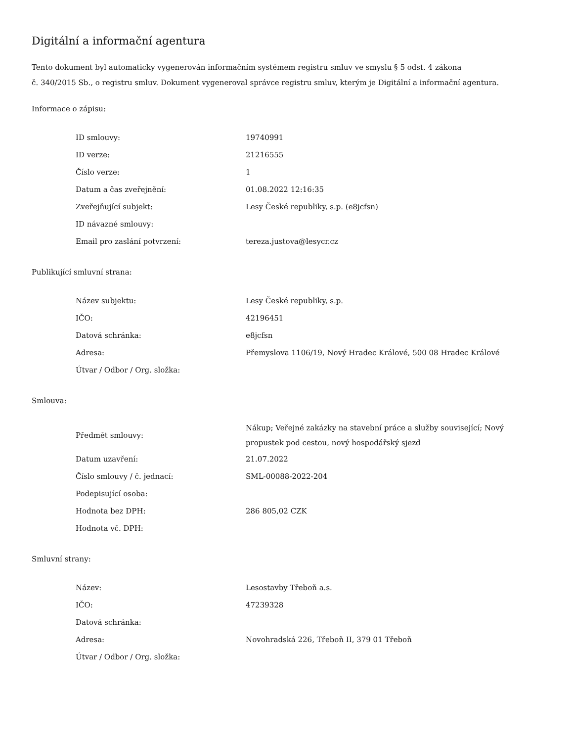Digitální a informační agentura
Tento dokument byl automaticky vygenerován informačním systémem registru smluv ve smyslu § 5 odst. 4 zákona
č. 340/2015 Sb., o registru smluv. Dokument vygeneroval správce registru smluv, kterým je Digitální a informační agentura.
Informace o zápisu:
| ID smlouvy: | 19740991 |
| ID verze: | 21216555 |
| Číslo verze: | 1 |
| Datum a čas zveřejnění: | 01.08.2022 12:16:35 |
| Zveřejňující subjekt: | Lesy České republiky, s.p. (e8jcfsn) |
| ID návazné smlouvy: | |
| Email pro zaslání potvrzení: | tereza.justova@lesycr.cz |
Publikující smluvní strana:
| Název subjektu: | Lesy České republiky, s.p. |
| IČO: | 42196451 |
| Datová schránka: | e8jcfsn |
| Adresa: | Přemyslova 1106/19, Nový Hradec Králové, 500 08 Hradec Králové |
| Útvar / Odbor / Org. složka: | |
Smlouva:
| Předmět smlouvy: | Nákup; Veřejné zakázky na stavební práce a služby související; Nový propustek pod cestou, nový hospodářský sjezd |
| Datum uzavření: | 21.07.2022 |
| Číslo smlouvy / č. jednací: | SML-00088-2022-204 |
| Podepisující osoba: | |
| Hodnota bez DPH: | 286 805,02 CZK |
| Hodnota vč. DPH: | |
Smluvní strany:
| Název: | Lesostavby Třeboň a.s. |
| IČO: | 47239328 |
| Datová schránka: | |
| Adresa: | Novohradská 226, Třeboň II, 379 01 Třeboň |
| Útvar / Odbor / Org. složka: | |